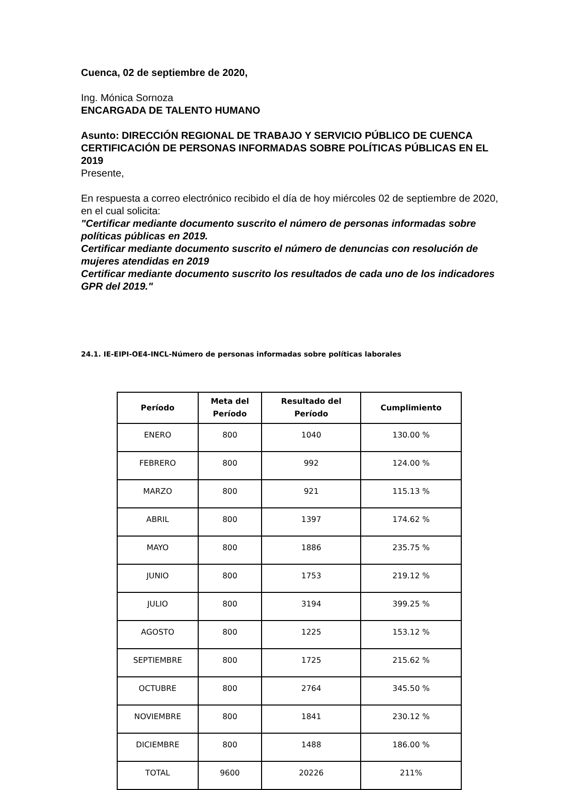Cuenca, 02 de septiembre de 2020,
Ing. Mónica Sornoza
ENCARGADA DE TALENTO HUMANO
Asunto: DIRECCIÓN REGIONAL DE TRABAJO Y SERVICIO PÚBLICO DE CUENCA CERTIFICACIÓN DE PERSONAS INFORMADAS SOBRE POLÍTICAS PÚBLICAS EN EL 2019
Presente,
En respuesta a correo electrónico recibido el día de hoy miércoles 02 de septiembre de 2020, en el cual solicita:
"Certificar mediante documento suscrito el número de personas informadas sobre políticas públicas en 2019.
Certificar mediante documento suscrito el número de denuncias con resolución de mujeres atendidas en 2019
Certificar mediante documento suscrito los resultados de cada uno de los indicadores GPR del 2019."
24.1. IE-EIPI-OE4-INCL-Número de personas informadas sobre políticas laborales
| Período | Meta del Período | Resultado del Período | Cumplimiento |
| --- | --- | --- | --- |
| ENERO | 800 | 1040 | 130.00 % |
| FEBRERO | 800 | 992 | 124.00 % |
| MARZO | 800 | 921 | 115.13 % |
| ABRIL | 800 | 1397 | 174.62 % |
| MAYO | 800 | 1886 | 235.75 % |
| JUNIO | 800 | 1753 | 219.12 % |
| JULIO | 800 | 3194 | 399.25 % |
| AGOSTO | 800 | 1225 | 153.12 % |
| SEPTIEMBRE | 800 | 1725 | 215.62 % |
| OCTUBRE | 800 | 2764 | 345.50 % |
| NOVIEMBRE | 800 | 1841 | 230.12 % |
| DICIEMBRE | 800 | 1488 | 186.00 % |
| TOTAL | 9600 | 20226 | 211% |